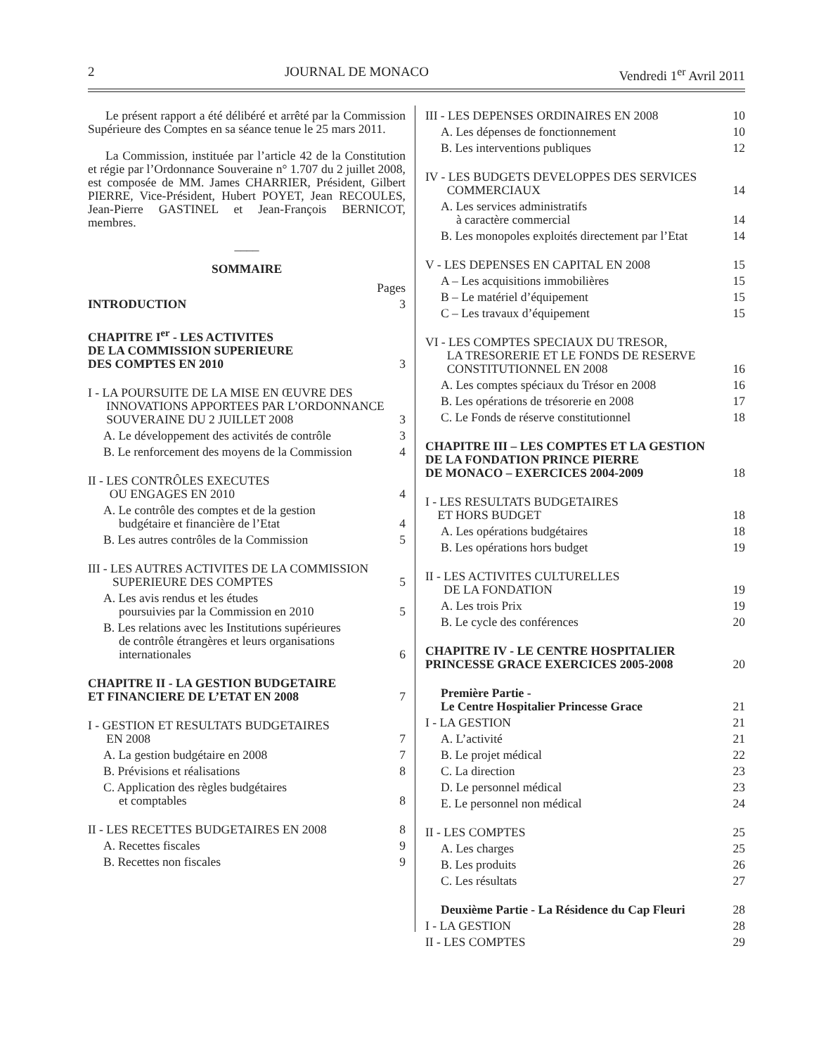2 JOURNAL DE MONACO Vendredi 1<sup>er</sup> Avril 2011
Le présent rapport a été délibéré et arrêté par la Commission Supérieure des Comptes en sa séance tenue le 25 mars 2011.
La Commission, instituée par l’article 42 de la Constitution et régie par l’Ordonnance Souveraine n° 1.707 du 2 juillet 2008, est composée de MM. James CHARRIER, Président, Gilbert PIERRE, Vice-Président, Hubert POYET, Jean RECOULES, Jean-Pierre GASTINEL et Jean-François BERNICOT, membres.
____
SOMMAIRE
Pages
INTRODUCTION 3
CHAPITRE I<sup>er</sup> - LES ACTIVITES
DE LA COMMISSION SUPERIEURE
DES COMPTES EN 2010 3
I - LA POURSUITE DE LA MISE EN ŒUVRE DES
INNOVATIONS APPORTEES PAR L’ORDONNANCE
SOUVERAINE DU 2 JUILLET 2008 3
A. Le développement des activités de contrôle 3
B. Le renforcement des moyens de la Commission 4
II - LES CONTRÔLES EXECUTES
OU ENGAGES EN 2010 4
A. Le contrôle des comptes et de la gestion
budgétaire et financière de l’Etat 4
B. Les autres contrôles de la Commission 5
III - LES AUTRES ACTIVITES DE LA COMMISSION
SUPERIEURE DES COMPTES 5
A. Les avis rendus et les études
poursuivies par la Commission en 2010 5
B. Les relations avec les Institutions supérieures
de contrôle étrangères et leurs organisations
internationales 6
CHAPITRE II - LA GESTION BUDGETAIRE
ET FINANCIERE DE L’ETAT EN 2008 7
I - GESTION ET RESULTATS BUDGETAIRES
EN 2008 7
A. La gestion budgétaire en 2008 7
B. Prévisions et réalisations 8
C. Application des règles budgétaires
et comptables 8
II - LES RECETTES BUDGETAIRES EN 2008 8
A. Recettes fiscales 9
B. Recettes non fiscales 9
III - LES DEPENSES ORDINAIRES EN 2008 10
A. Les dépenses de fonctionnement 10
B. Les interventions publiques 12
IV - LES BUDGETS DEVELOPPES DES SERVICES
COMMERCIAUX 14
A. Les services administratifs
à caractère commercial 14
B. Les monopoles exploités directement par l’Etat 14
V - LES DEPENSES EN CAPITAL EN 2008 15
A – Les acquisitions immobilières 15
B – Le matériel d’équipement 15
C – Les travaux d’équipement 15
VI - LES COMPTES SPECIAUX DU TRESOR,
LA TRESORERIE ET LE FONDS DE RESERVE
CONSTITUTIONNEL EN 2008 16
A. Les comptes spéciaux du Trésor en 2008 16
B. Les opérations de trésorerie en 2008 17
C. Le Fonds de réserve constitutionnel 18
CHAPITRE III – LES COMPTES ET LA GESTION
DE LA FONDATION PRINCE PIERRE
DE MONACO – EXERCICES 2004-2009 18
I - LES RESULTATS BUDGETAIRES
ET HORS BUDGET 18
A. Les opérations budgétaires 18
B. Les opérations hors budget 19
II - LES ACTIVITES CULTURELLES
DE LA FONDATION 19
A. Les trois Prix 19
B. Le cycle des conférences 20
CHAPITRE IV - LE CENTRE HOSPITALIER
PRINCESSE GRACE EXERCICES 2005-2008 20
Première Partie -
Le Centre Hospitalier Princesse Grace 21
I - LA GESTION 21
A. L’activité 21
B. Le projet médical 22
C. La direction 23
D. Le personnel médical 23
E. Le personnel non médical 24
II - LES COMPTES 25
A. Les charges 25
B. Les produits 26
C. Les résultats 27
Deuxième Partie - La Résidence du Cap Fleuri 28
I - LA GESTION 28
II - LES COMPTES 29